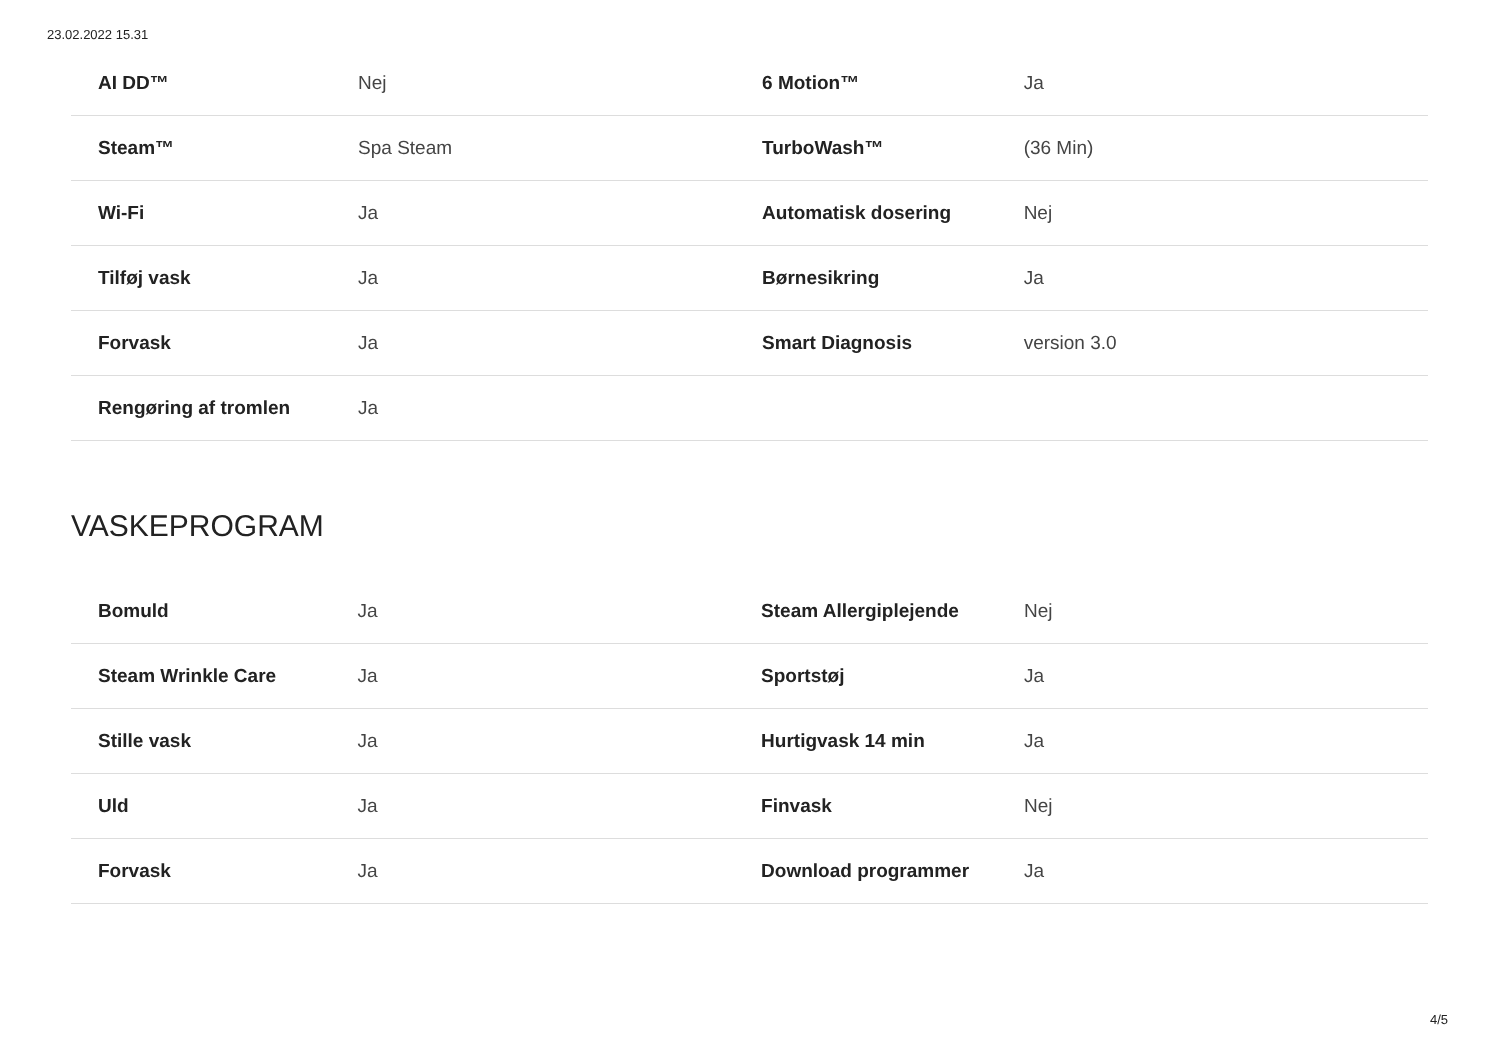23.02.2022 15.31
| AI DD™ | Nej | 6 Motion™ | Ja |
| Steam™ | Spa Steam | TurboWash™ | (36 Min) |
| Wi-Fi | Ja | Automatisk dosering | Nej |
| Tilføj vask | Ja | Børnesikring | Ja |
| Forvask | Ja | Smart Diagnosis | version 3.0 |
| Rengøring af tromlen | Ja | | |
VASKEPROGRAM
| Bomuld | Ja | Steam Allergiplejende | Nej |
| Steam Wrinkle Care | Ja | Sportstøj | Ja |
| Stille vask | Ja | Hurtigvask 14 min | Ja |
| Uld | Ja | Finvask | Nej |
| Forvask | Ja | Download programmer | Ja |
4/5